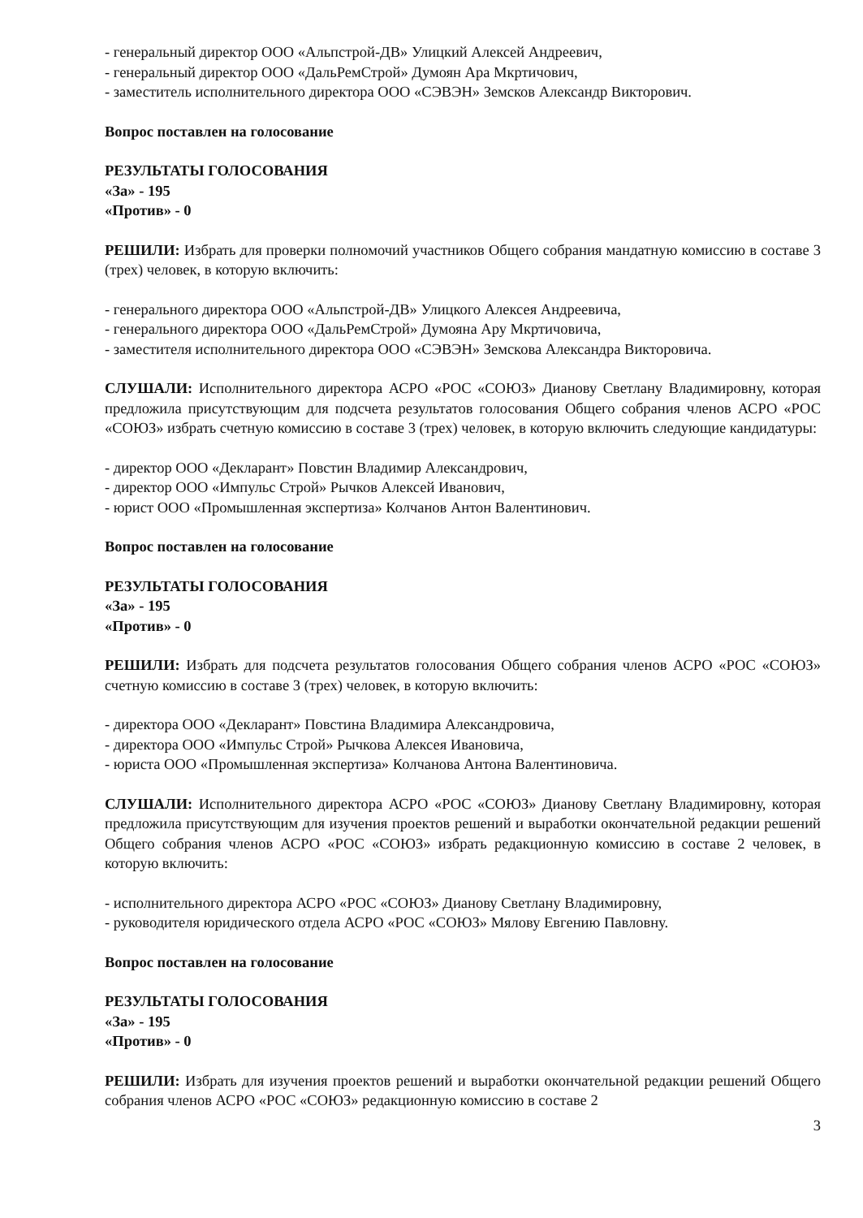- генеральный директор ООО «Альпстрой-ДВ» Улицкий Алексей Андреевич,
- генеральный директор ООО «ДальРемСтрой» Думоян Ара Мкртичович,
- заместитель исполнительного директора ООО «СЭВЭН» Земсков Александр Викторович.
Вопрос поставлен на голосование
РЕЗУЛЬТАТЫ ГОЛОСОВАНИЯ
«За» - 195
«Против» - 0
РЕШИЛИ: Избрать для проверки полномочий участников Общего собрания мандатную комиссию в составе 3 (трех) человек, в которую включить:
- генерального директора ООО «Альпстрой-ДВ» Улицкого Алексея Андреевича,
- генерального директора ООО «ДальРемСтрой» Думояна Ару Мкртичовича,
- заместителя исполнительного директора ООО «СЭВЭН» Земскова Александра Викторовича.
СЛУШАЛИ: Исполнительного директора АСРО «РОС «СОЮЗ» Дианову Светлану Владимировну, которая предложила присутствующим для подсчета результатов голосования Общего собрания членов АСРО «РОС «СОЮЗ» избрать счетную комиссию в составе 3 (трех) человек, в которую включить следующие кандидатуры:
- директор ООО «Декларант» Повстин Владимир Александрович,
- директор ООО «Импульс Строй» Рычков Алексей Иванович,
- юрист ООО «Промышленная экспертиза» Колчанов Антон Валентинович.
Вопрос поставлен на голосование
РЕЗУЛЬТАТЫ ГОЛОСОВАНИЯ
«За» - 195
«Против» - 0
РЕШИЛИ: Избрать для подсчета результатов голосования Общего собрания членов АСРО «РОС «СОЮЗ» счетную комиссию в составе 3 (трех) человек, в которую включить:
- директора ООО «Декларант» Повстина Владимира Александровича,
- директора ООО «Импульс Строй» Рычкова Алексея Ивановича,
- юриста ООО «Промышленная экспертиза» Колчанова Антона Валентиновича.
СЛУШАЛИ: Исполнительного директора АСРО «РОС «СОЮЗ» Дианову Светлану Владимировну, которая предложила присутствующим для изучения проектов решений и выработки окончательной редакции решений Общего собрания членов АСРО «РОС «СОЮЗ» избрать редакционную комиссию в составе 2 человек, в которую включить:
- исполнительного директора АСРО «РОС «СОЮЗ» Дианову Светлану Владимировну,
- руководителя юридического отдела АСРО «РОС «СОЮЗ» Мялову Евгению Павловну.
Вопрос поставлен на голосование
РЕЗУЛЬТАТЫ ГОЛОСОВАНИЯ
«За» - 195
«Против» - 0
РЕШИЛИ: Избрать для изучения проектов решений и выработки окончательной редакции решений Общего собрания членов АСРО «РОС «СОЮЗ» редакционную комиссию в составе 2
3